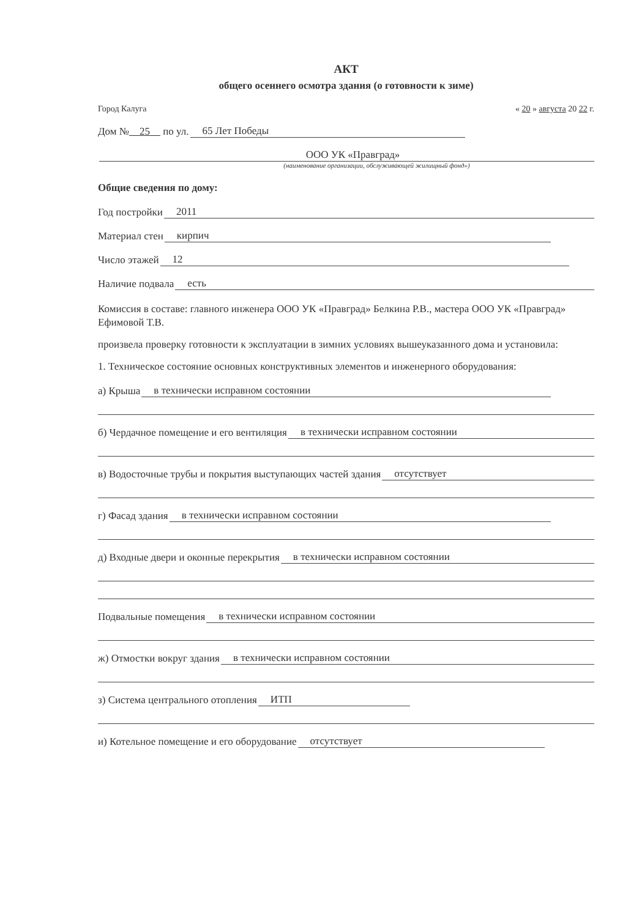АКТ
общего осеннего осмотра здания (о готовности к зиме)
Город Калуга « 20 » августа 20 22 г.
Дом № 25 по ул. 65 Лет Победы
ООО УК «Правград»
(наименование организации, обслуживающей жилищный фонд»)
Общие сведения по дому:
Год постройки 2011
Материал стен кирпич
Число этажей 12
Наличие подвала есть
Комиссия в составе: главного инженера ООО УК «Правград» Белкина Р.В., мастера ООО УК «Правград» Ефимовой Т.В.
произвела проверку готовности к эксплуатации в зимних условиях вышеуказанного дома и установила:
1. Техническое состояние основных конструктивных элементов и инженерного оборудования:
а) Крыша в технически исправном состоянии
б) Чердачное помещение и его вентиляция в технически исправном состоянии
в) Водосточные трубы и покрытия выступающих частей здания отсутствует
г) Фасад здания в технически исправном состоянии
д) Входные двери и оконные перекрытия в технически исправном состоянии
Подвальные помещения в технически исправном состоянии
ж) Отмостки вокруг здания в технически исправном состоянии
з) Система центрального отопления ИТП
и) Котельное помещение и его оборудование отсутствует